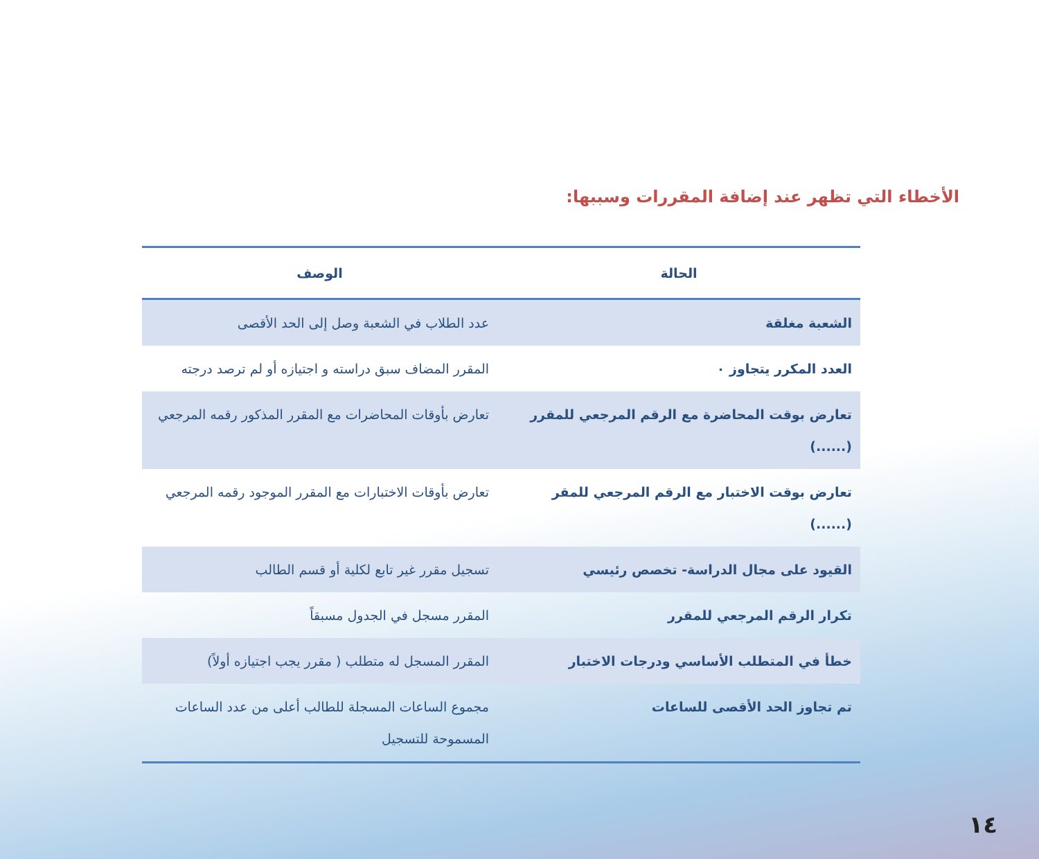الأخطاء التي تظهر عند إضافة المقررات وسببها:
| الحالة | الوصف |
| --- | --- |
| الشعبة مغلقة | عدد الطلاب في الشعبة وصل إلى الحد الأقصى |
| العدد المكرر يتجاوز ٠ | المقرر المضاف سبق دراسته و اجتيازه أو لم ترصد درجته |
| تعارض بوقت المحاضرة مع الرقم المرجعي للمقرر (......) | تعارض بأوقات المحاضرات مع المقرر المذكور رقمه المرجعي |
| تعارض بوقت الاختبار مع الرقم المرجعي للمقر (......) | تعارض بأوقات الاختبارات مع المقرر الموجود رقمه المرجعي |
| القيود على مجال الدراسة- تخصص رئيسي | تسجيل مقرر غير تابع لكلية أو قسم الطالب |
| تكرار الرقم المرجعي للمقرر | المقرر مسجل في الجدول مسبقاً |
| خطأ في المتطلب الأساسي ودرجات الاختبار | المقرر المسجل له متطلب ( مقرر يجب اجتيازه أولاً) |
| تم تجاوز الحد الأقصى للساعات | مجموع الساعات المسجلة للطالب أعلى من عدد الساعات المسموحة للتسجيل |
١٤